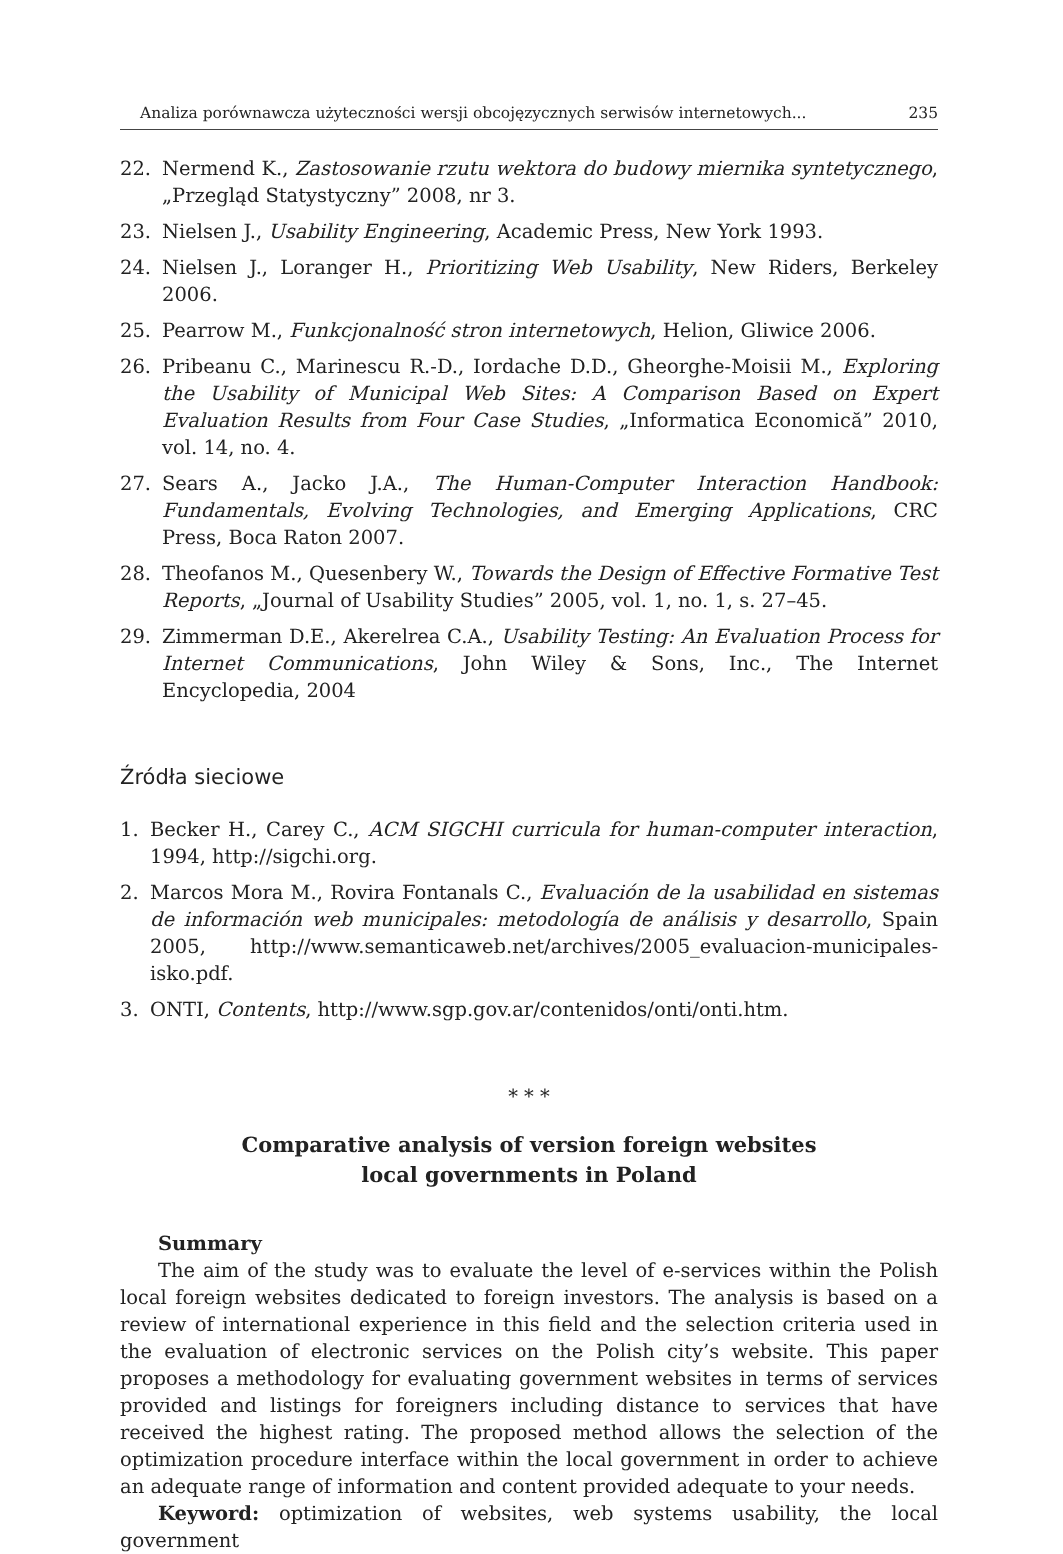Analiza porównawcza użyteczności wersji obcojęzycznych serwisów internetowych... 235
22. Nermend K., Zastosowanie rzutu wektora do budowy miernika syntetycznego, „Przegląd Statystyczny” 2008, nr 3.
23. Nielsen J., Usability Engineering, Academic Press, New York 1993.
24. Nielsen J., Loranger H., Prioritizing Web Usability, New Riders, Berkeley 2006.
25. Pearrow M., Funkcjonalność stron internetowych, Helion, Gliwice 2006.
26. Pribeanu C., Marinescu R.-D., Iordache D.D., Gheorghe-Moisii M., Exploring the Usability of Municipal Web Sites: A Comparison Based on Expert Evaluation Results from Four Case Studies, „Informatica Economică” 2010, vol. 14, no. 4.
27. Sears A., Jacko J.A., The Human-Computer Interaction Handbook: Fundamentals, Evolving Technologies, and Emerging Applications, CRC Press, Boca Raton 2007.
28. Theofanos M., Quesenbery W., Towards the Design of Effective Formative Test Reports, „Journal of Usability Studies” 2005, vol. 1, no. 1, s. 27–45.
29. Zimmerman D.E., Akerelrea C.A., Usability Testing: An Evaluation Process for Internet Communications, John Wiley & Sons, Inc., The Internet Encyclopedia, 2004
Źródła sieciowe
1. Becker H., Carey C., ACM SIGCHI curricula for human-computer interaction, 1994, http://sigchi.org.
2. Marcos Mora M., Rovira Fontanals C., Evaluación de la usabilidad en sistemas de información web municipales: metodología de análisis y desarrollo, Spain 2005, http://www.semanticaweb.net/archives/2005_evaluacion-municipales-isko.pdf.
3. ONTI, Contents, http://www.sgp.gov.ar/contenidos/onti/onti.htm.
* * *
Comparative analysis of version foreign websites
local governments in Poland
Summary
The aim of the study was to evaluate the level of e-services within the Polish local foreign websites dedicated to foreign investors. The analysis is based on a review of international experience in this field and the selection criteria used in the evaluation of electronic services on the Polish city’s website. This paper proposes a methodology for evaluating government websites in terms of services provided and listings for foreigners including distance to services that have received the highest rating. The proposed method allows the selection of the optimization procedure interface within the local government in order to achieve an adequate range of information and content provided adequate to your needs.
Keyword: optimization of websites, web systems usability, the local government